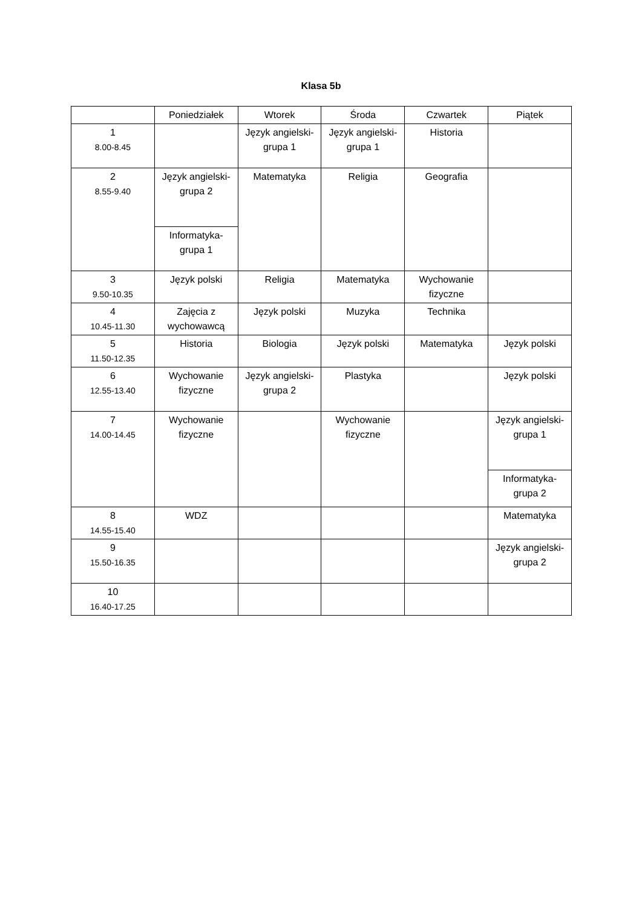Klasa 5b
| | Poniedziałek | Wtorek | Środa | Czwartek | Piątek |
| --- | --- | --- | --- | --- | --- |
| 1 8.00-8.45 | | Język angielski-grupa 1 | Język angielski-grupa 1 | Historia | |
| 2 8.55-9.40 | Język angielski-grupa 2 | Matematyka | Religia | Geografia | |
| | Informatyka-grupa 1 | | | | |
| 3 9.50-10.35 | Język polski | Religia | Matematyka | Wychowanie fizyczne | |
| 4 10.45-11.30 | Zajęcia z wychowawcą | Język polski | Muzyka | Technika | |
| 5 11.50-12.35 | Historia | Biologia | Język polski | Matematyka | Język polski |
| 6 12.55-13.40 | Wychowanie fizyczne | Język angielski-grupa 2 | Plastyka | | Język polski |
| 7 14.00-14.45 | Wychowanie fizyczne | | Wychowanie fizyczne | | Język angielski-grupa 1 |
| | | | | | Informatyka-grupa 2 |
| 8 14.55-15.40 | WDZ | | | | Matematyka |
| 9 15.50-16.35 | | | | | Język angielski-grupa 2 |
| 10 16.40-17.25 | | | | | |